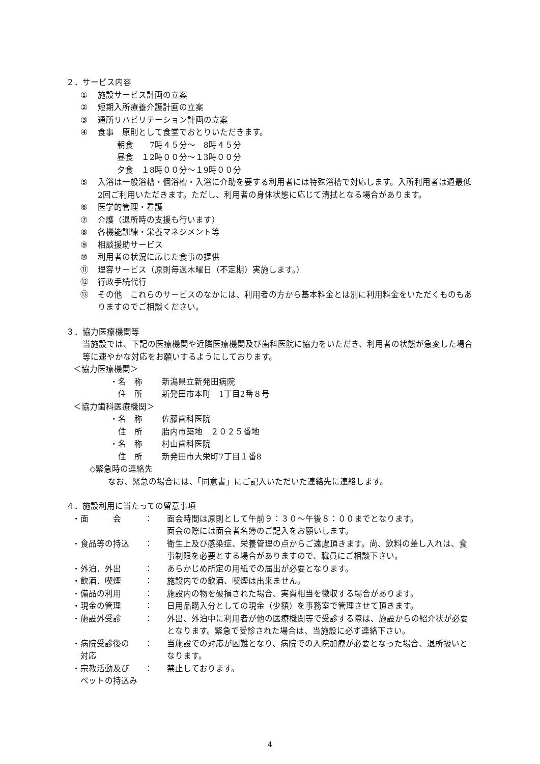２．サービス内容
① 施設サービス計画の立案
② 短期入所療養介護計画の立案
③ 通所リハビリテーション計画の立案
④ 食事　原則として食堂でおとりいただきます。
朝食　　7時４５分～　8時４５分
昼食　１2時００分～１3時００分
夕食　１8時００分～１9時００分
⑤ 入浴は一般浴槽・個浴槽・入浴に介助を要する利用者には特殊浴槽で対応します。入所利用者は週最低2回ご利用いただきます。ただし、利用者の身体状態に応じて清拭となる場合があります。
⑥ 医学的管理・看護
⑦ 介護（退所時の支援も行います）
⑧ 各機能訓練・栄養マネジメント等
⑨ 相談援助サービス
⑩ 利用者の状況に応じた食事の提供
⑪ 理容サービス（原則毎週木曜日（不定期）実施します。）
⑫ 行政手続代行
⑬ その他　これらのサービスのなかには、利用者の方から基本料金とは別に利用料金をいただくものもありますのでご相談ください。
３．協力医療機関等
当施設では、下記の医療機関や近隣医療機関及び歯科医院に協力をいただき、利用者の状態が急変した場合等に速やかな対応をお願いするようにしております。
＜協力医療機関＞
・名　称 新潟県立新発田病院
　住　所 新発田市本町　1丁目2番８号
＜協力歯科医療機関＞
・名　称 佐藤歯科医院
　住　所 胎内市築地　２０２５番地
・名　称 村山歯科医院
　住　所 新発田市大栄町7丁目１番8
◇緊急時の連絡先
なお、緊急の場合には、「同意書」にご記入いただいた連絡先に連絡します。
４．施設利用に当たっての留意事項
・面　　　会 ： 面会時間は原則として午前９：３０～午後８：００までとなります。
面会の際には面会者名簿のご記入をお願いします。
・食品等の持込 ： 衛生上及び感染症、栄養管理の点からご遠慮頂きます。尚、飲料の差し入れは、食事制限を必要とする場合がありますので、職員にご相談下さい。
・外泊．外出 ： あらかじめ所定の用紙での届出が必要となります。
・飲酒．喫煙 ： 施設内での飲酒、喫煙は出来ません。
・備品の利用 ： 施設内の物を破損された場合、実費相当を徴収する場合があります。
・現金の管理 ： 日用品購入分としての現金（少額）を事務室で管理させて頂きます。
・施設外受診 ： 外出、外泊中に利用者が他の医療機関等で受診する際は、施設からの紹介状が必要となります。緊急で受診された場合は、当施設に必ず連絡下さい。
・病院受診後の
　対応 ： 当施設での対応が困難となり、病院での入院加療が必要となった場合、退所扱いとなります。
・宗教活動及び
　ペットの持込み ： 禁止しております。
4